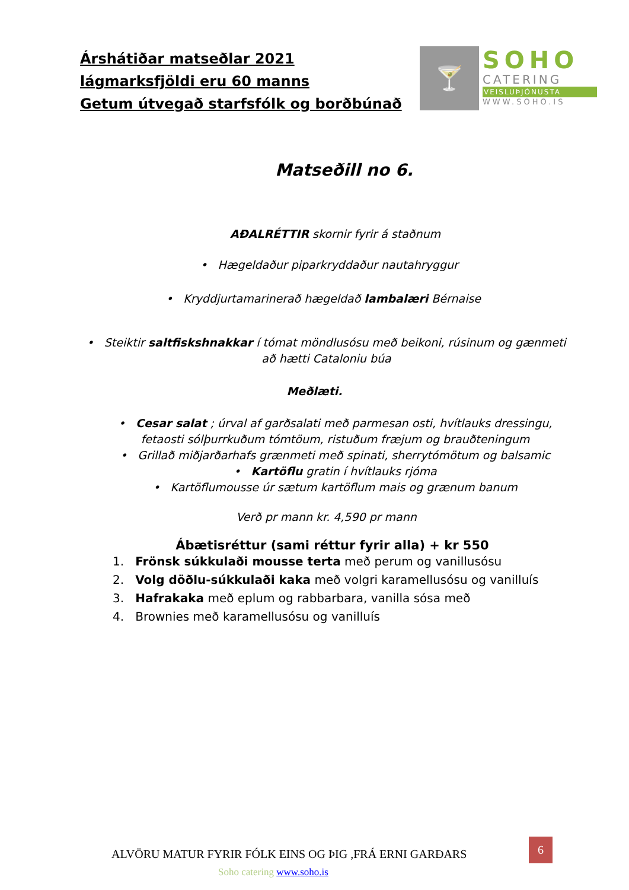Árshátiðar matseðlar 2021
lágmarksfjöldi eru 60 manns
Getum útvegað starfsfólk og borðbúnað
🍸
SOHO
CATERING
VEISLUÞJÓNUSTA
WWW.SOHO.IS
Matseðill no 6.
AÐALRÉTTIR skornir fyrir á staðnum
• Hægeldaður piparkryddaður nautahryggur
• Kryddjurtamarinerað hægeldað lambalæri Bérnaise
• Steiktir saltfiskshnakkar í tómat möndlusósu með beikoni, rúsinum og gænmeti
að hætti Cataloniu búa
Meðlæti.
• Cesar salat ; úrval af garðsalati með parmesan osti, hvítlauks dressingu,
fetaosti sólþurrkuðum tómtöum, ristuðum fræjum og brauðteningum
• Grillað miðjarðarhafs grænmeti með spinati, sherrytómötum og balsamic
• Kartöflu gratin í hvítlauks rjóma
• Kartöflumousse úr sætum kartöflum mais og grænum banum
Verð pr mann kr. 4,590 pr mann
Ábætisréttur (sami réttur fyrir alla) + kr 550
1. Frönsk súkkulaði mousse terta með perum og vanillusósu
2. Volg döðlu-súkkulaði kaka með volgri karamellusósu og vanilluís
3. Hafrakaka með eplum og rabbarbara, vanilla sósa með
4. Brownies með karamellusósu og vanilluís
ALVÖRU MATUR FYRIR FÓLK EINS OG ÞIG ,FRÁ ERNI GARÐARS
6
Soho catering www.soho.is